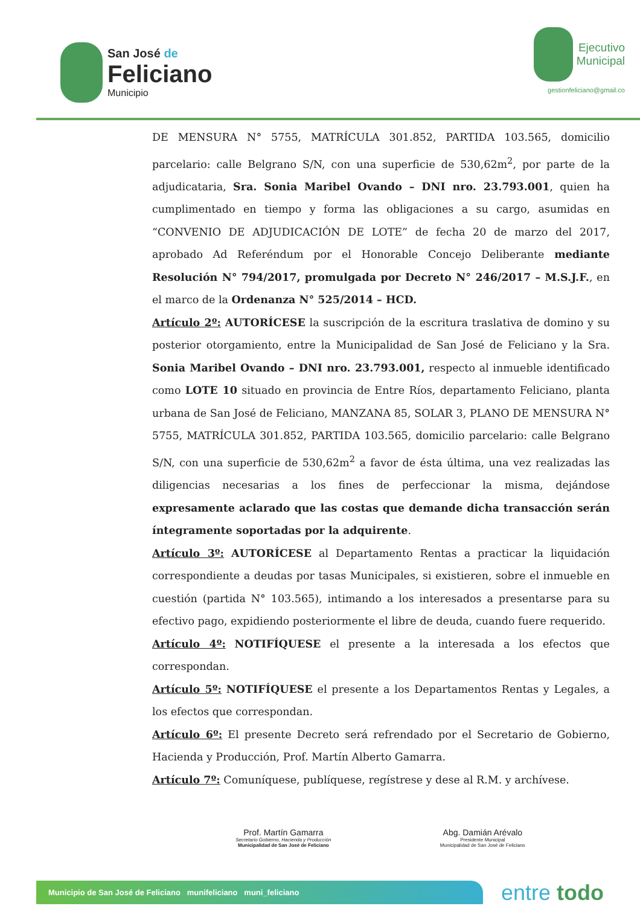San José de
Feliciano
Municipio
Ejecutivo
Municipal
gestionfeliciano@gmail.co
DE MENSURA N° 5755, MATRÍCULA 301.852, PARTIDA 103.565, domicilio parcelario: calle Belgrano S/N, con una superficie de 530,62m<sup>2</sup>, por parte de la adjudicataria, Sra. Sonia Maribel Ovando – DNI nro. 23.793.001, quien ha cumplimentado en tiempo y forma las obligaciones a su cargo, asumidas en “CONVENIO DE ADJUDICACIÓN DE LOTE” de fecha 20 de marzo del 2017, aprobado Ad Referéndum por el Honorable Concejo Deliberante mediante Resolución N° 794/2017, promulgada por Decreto N° 246/2017 – M.S.J.F., en el marco de la Ordenanza N° 525/2014 – HCD.
Artículo 2º: AUTORÍCESE la suscripción de la escritura traslativa de domino y su posterior otorgamiento, entre la Municipalidad de San José de Feliciano y la Sra. Sonia Maribel Ovando – DNI nro. 23.793.001, respecto al inmueble identificado como LOTE 10 situado en provincia de Entre Ríos, departamento Feliciano, planta urbana de San José de Feliciano, MANZANA 85, SOLAR 3, PLANO DE MENSURA N° 5755, MATRÍCULA 301.852, PARTIDA 103.565, domicilio parcelario: calle Belgrano S/N, con una superficie de 530,62m<sup>2</sup> a favor de ésta última, una vez realizadas las diligencias necesarias a los fines de perfeccionar la misma, dejándose expresamente aclarado que las costas que demande dicha transacción serán íntegramente soportadas por la adquirente.
Artículo 3º: AUTORÍCESE al Departamento Rentas a practicar la liquidación correspondiente a deudas por tasas Municipales, si existieren, sobre el inmueble en cuestión (partida N° 103.565), intimando a los interesados a presentarse para su efectivo pago, expidiendo posteriormente el libre de deuda, cuando fuere requerido.
Artículo 4º: NOTIFÍQUESE el presente a la interesada a los efectos que correspondan.
Artículo 5º: NOTIFÍQUESE el presente a los Departamentos Rentas y Legales, a los efectos que correspondan.
Artículo 6º: El presente Decreto será refrendado por el Secretario de Gobierno, Hacienda y Producción, Prof. Martín Alberto Gamarra.
Artículo 7º: Comuníquese, publíquese, regístrese y dese al R.M. y archívese.
Prof. Martín Gamarra
Secretario Gobierno, Hacienda y Producción
Municipalidad de San José de Feliciano
Abg. Damián Arévalo
Presidente Municipal
Municipalidad de San José de Feliciano
Municipio de San José de Feliciano munifeliciano muni_feliciano
entre todo